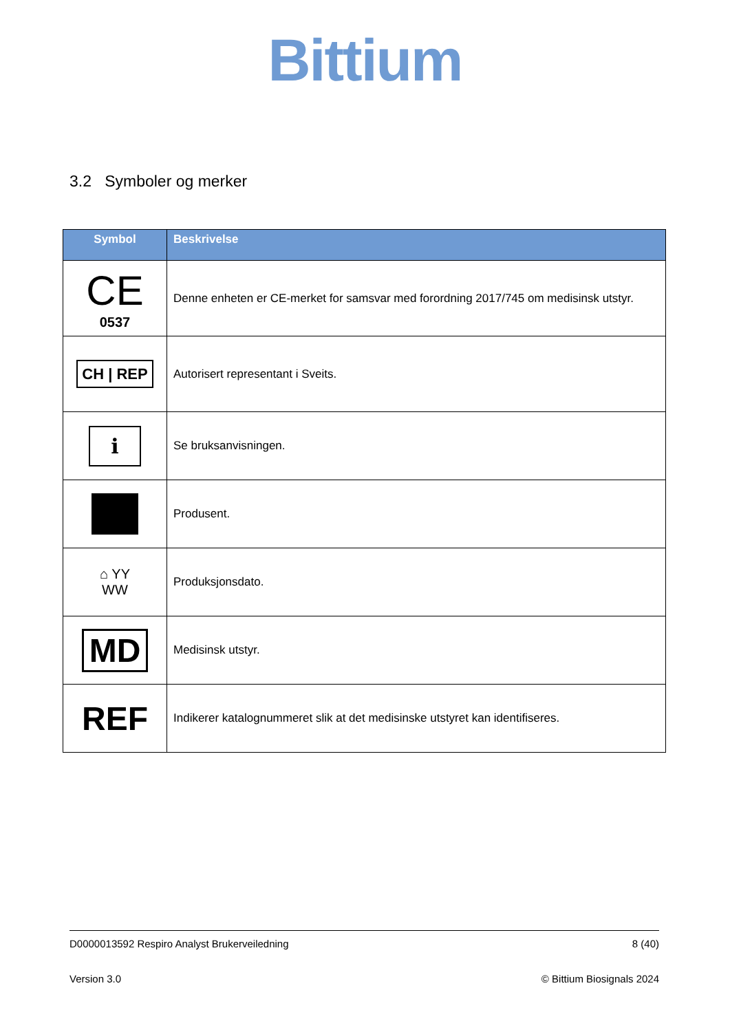Bittium
3.2 Symboler og merker
| Symbol | Beskrivelse |
| --- | --- |
| CE 0537 | Denne enheten er CE-merket for samsvar med forordning 2017/745 om medisinsk utstyr. |
| CH / REP | Autorisert representant i Sveits. |
| i | Se bruksanvisningen. |
| | Produsent. |
| ⌂ YY WW | Produksjonsdato. |
| MD | Medisinsk utstyr. |
| REF | Indikerer katalognummeret slik at det medisinske utstyret kan identifiseres. |
D0000013592 Respiro Analyst Brukerveiledning 8 (40)
Version 3.0 © Bittium Biosignals 2024